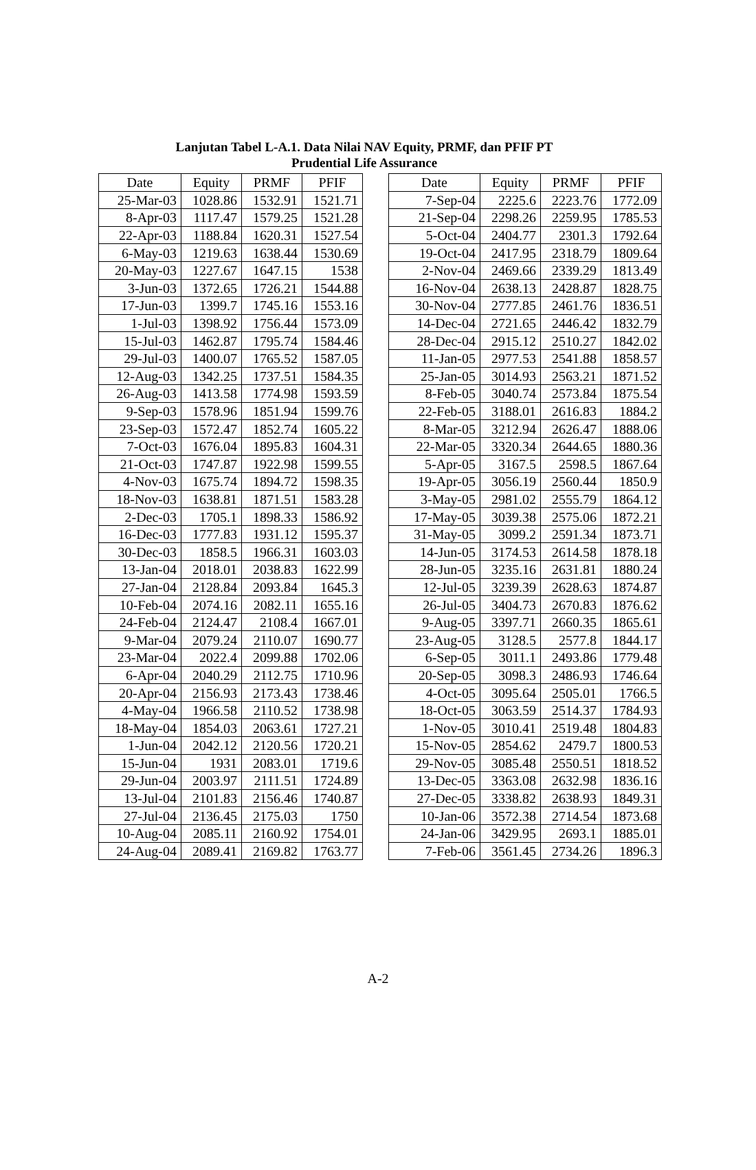Lanjutan Tabel L-A.1. Data Nilai NAV Equity, PRMF, dan PFIF PT
Prudential Life Assurance
| Date | Equity | PRMF | PFIF |
| --- | --- | --- | --- |
| 25-Mar-03 | 1028.86 | 1532.91 | 1521.71 |
| 8-Apr-03 | 1117.47 | 1579.25 | 1521.28 |
| 22-Apr-03 | 1188.84 | 1620.31 | 1527.54 |
| 6-May-03 | 1219.63 | 1638.44 | 1530.69 |
| 20-May-03 | 1227.67 | 1647.15 | 1538 |
| 3-Jun-03 | 1372.65 | 1726.21 | 1544.88 |
| 17-Jun-03 | 1399.7 | 1745.16 | 1553.16 |
| 1-Jul-03 | 1398.92 | 1756.44 | 1573.09 |
| 15-Jul-03 | 1462.87 | 1795.74 | 1584.46 |
| 29-Jul-03 | 1400.07 | 1765.52 | 1587.05 |
| 12-Aug-03 | 1342.25 | 1737.51 | 1584.35 |
| 26-Aug-03 | 1413.58 | 1774.98 | 1593.59 |
| 9-Sep-03 | 1578.96 | 1851.94 | 1599.76 |
| 23-Sep-03 | 1572.47 | 1852.74 | 1605.22 |
| 7-Oct-03 | 1676.04 | 1895.83 | 1604.31 |
| 21-Oct-03 | 1747.87 | 1922.98 | 1599.55 |
| 4-Nov-03 | 1675.74 | 1894.72 | 1598.35 |
| 18-Nov-03 | 1638.81 | 1871.51 | 1583.28 |
| 2-Dec-03 | 1705.1 | 1898.33 | 1586.92 |
| 16-Dec-03 | 1777.83 | 1931.12 | 1595.37 |
| 30-Dec-03 | 1858.5 | 1966.31 | 1603.03 |
| 13-Jan-04 | 2018.01 | 2038.83 | 1622.99 |
| 27-Jan-04 | 2128.84 | 2093.84 | 1645.3 |
| 10-Feb-04 | 2074.16 | 2082.11 | 1655.16 |
| 24-Feb-04 | 2124.47 | 2108.4 | 1667.01 |
| 9-Mar-04 | 2079.24 | 2110.07 | 1690.77 |
| 23-Mar-04 | 2022.4 | 2099.88 | 1702.06 |
| 6-Apr-04 | 2040.29 | 2112.75 | 1710.96 |
| 20-Apr-04 | 2156.93 | 2173.43 | 1738.46 |
| 4-May-04 | 1966.58 | 2110.52 | 1738.98 |
| 18-May-04 | 1854.03 | 2063.61 | 1727.21 |
| 1-Jun-04 | 2042.12 | 2120.56 | 1720.21 |
| 15-Jun-04 | 1931 | 2083.01 | 1719.6 |
| 29-Jun-04 | 2003.97 | 2111.51 | 1724.89 |
| 13-Jul-04 | 2101.83 | 2156.46 | 1740.87 |
| 27-Jul-04 | 2136.45 | 2175.03 | 1750 |
| 10-Aug-04 | 2085.11 | 2160.92 | 1754.01 |
| 24-Aug-04 | 2089.41 | 2169.82 | 1763.77 |
| Date | Equity | PRMF | PFIF |
| --- | --- | --- | --- |
| 7-Sep-04 | 2225.6 | 2223.76 | 1772.09 |
| 21-Sep-04 | 2298.26 | 2259.95 | 1785.53 |
| 5-Oct-04 | 2404.77 | 2301.3 | 1792.64 |
| 19-Oct-04 | 2417.95 | 2318.79 | 1809.64 |
| 2-Nov-04 | 2469.66 | 2339.29 | 1813.49 |
| 16-Nov-04 | 2638.13 | 2428.87 | 1828.75 |
| 30-Nov-04 | 2777.85 | 2461.76 | 1836.51 |
| 14-Dec-04 | 2721.65 | 2446.42 | 1832.79 |
| 28-Dec-04 | 2915.12 | 2510.27 | 1842.02 |
| 11-Jan-05 | 2977.53 | 2541.88 | 1858.57 |
| 25-Jan-05 | 3014.93 | 2563.21 | 1871.52 |
| 8-Feb-05 | 3040.74 | 2573.84 | 1875.54 |
| 22-Feb-05 | 3188.01 | 2616.83 | 1884.2 |
| 8-Mar-05 | 3212.94 | 2626.47 | 1888.06 |
| 22-Mar-05 | 3320.34 | 2644.65 | 1880.36 |
| 5-Apr-05 | 3167.5 | 2598.5 | 1867.64 |
| 19-Apr-05 | 3056.19 | 2560.44 | 1850.9 |
| 3-May-05 | 2981.02 | 2555.79 | 1864.12 |
| 17-May-05 | 3039.38 | 2575.06 | 1872.21 |
| 31-May-05 | 3099.2 | 2591.34 | 1873.71 |
| 14-Jun-05 | 3174.53 | 2614.58 | 1878.18 |
| 28-Jun-05 | 3235.16 | 2631.81 | 1880.24 |
| 12-Jul-05 | 3239.39 | 2628.63 | 1874.87 |
| 26-Jul-05 | 3404.73 | 2670.83 | 1876.62 |
| 9-Aug-05 | 3397.71 | 2660.35 | 1865.61 |
| 23-Aug-05 | 3128.5 | 2577.8 | 1844.17 |
| 6-Sep-05 | 3011.1 | 2493.86 | 1779.48 |
| 20-Sep-05 | 3098.3 | 2486.93 | 1746.64 |
| 4-Oct-05 | 3095.64 | 2505.01 | 1766.5 |
| 18-Oct-05 | 3063.59 | 2514.37 | 1784.93 |
| 1-Nov-05 | 3010.41 | 2519.48 | 1804.83 |
| 15-Nov-05 | 2854.62 | 2479.7 | 1800.53 |
| 29-Nov-05 | 3085.48 | 2550.51 | 1818.52 |
| 13-Dec-05 | 3363.08 | 2632.98 | 1836.16 |
| 27-Dec-05 | 3338.82 | 2638.93 | 1849.31 |
| 10-Jan-06 | 3572.38 | 2714.54 | 1873.68 |
| 24-Jan-06 | 3429.95 | 2693.1 | 1885.01 |
| 7-Feb-06 | 3561.45 | 2734.26 | 1896.3 |
A-2